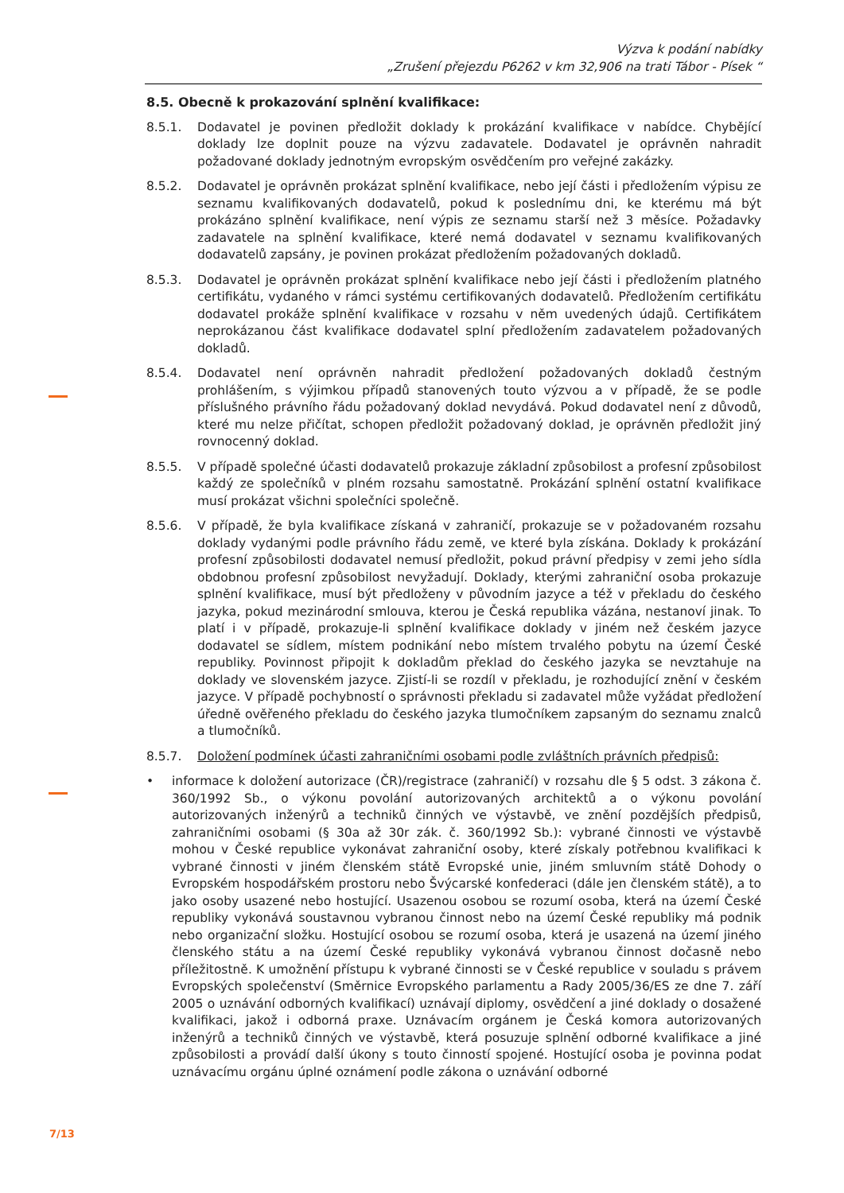Výzva k podání nabídky
„Zrušení přejezdu P6262 v km 32,906 na trati Tábor - Písek “
8.5. Obecně k prokazování splnění kvalifikace:
8.5.1. Dodavatel je povinen předložit doklady k prokázání kvalifikace v nabídce. Chybějící doklady lze doplnit pouze na výzvu zadavatele. Dodavatel je oprávněn nahradit požadované doklady jednotným evropským osvědčením pro veřejné zakázky.
8.5.2. Dodavatel je oprávněn prokázat splnění kvalifikace, nebo její části i předložením výpisu ze seznamu kvalifikovaných dodavatelů, pokud k poslednímu dni, ke kterému má být prokázáno splnění kvalifikace, není výpis ze seznamu starší než 3 měsíce. Požadavky zadavatele na splnění kvalifikace, které nemá dodavatel v seznamu kvalifikovaných dodavatelů zapsány, je povinen prokázat předložením požadovaných dokladů.
8.5.3. Dodavatel je oprávněn prokázat splnění kvalifikace nebo její části i předložením platného certifikátu, vydaného v rámci systému certifikovaných dodavatelů. Předložením certifikátu dodavatel prokáže splnění kvalifikace v rozsahu v něm uvedených údajů. Certifikátem neprokázanou část kvalifikace dodavatel splní předložením zadavatelem požadovaných dokladů.
8.5.4. Dodavatel není oprávněn nahradit předložení požadovaných dokladů čestným prohlášením, s výjimkou případů stanovených touto výzvou a v případě, že se podle příslušného právního řádu požadovaný doklad nevydává. Pokud dodavatel není z důvodů, které mu nelze přičítat, schopen předložit požadovaný doklad, je oprávněn předložit jiný rovnocenný doklad.
8.5.5. V případě společné účasti dodavatelů prokazuje základní způsobilost a profesní způsobilost každý ze společníků v plném rozsahu samostatně. Prokázání splnění ostatní kvalifikace musí prokázat všichni společníci společně.
8.5.6. V případě, že byla kvalifikace získaná v zahraničí, prokazuje se v požadovaném rozsahu doklady vydanými podle právního řádu země, ve které byla získána. Doklady k prokázání profesní způsobilosti dodavatel nemusí předložit, pokud právní předpisy v zemi jeho sídla obdobnou profesní způsobilost nevyžadují. Doklady, kterými zahraniční osoba prokazuje splnění kvalifikace, musí být předloženy v původním jazyce a též v překladu do českého jazyka, pokud mezinárodní smlouva, kterou je Česká republika vázána, nestanoví jinak. To platí i v případě, prokazuje-li splnění kvalifikace doklady v jiném než českém jazyce dodavatel se sídlem, místem podnikání nebo místem trvalého pobytu na území České republiky. Povinnost připojit k dokladům překlad do českého jazyka se nevztahuje na doklady ve slovenském jazyce. Zjistí-li se rozdíl v překladu, je rozhodující znění v českém jazyce. V případě pochybností o správnosti překladu si zadavatel může vyžádat předložení úředně ověřeného překladu do českého jazyka tlumočníkem zapsaným do seznamu znalců a tlumočníků.
8.5.7. Doložení podmínek účasti zahraničními osobami podle zvláštních právních předpisů:
• informace k doložení autorizace (ČR)/registrace (zahraničí) v rozsahu dle § 5 odst. 3 zákona č. 360/1992 Sb., o výkonu povolání autorizovaných architektů a o výkonu povolání autorizovaných inženýrů a techniků činných ve výstavbě, ve znění pozdějších předpisů, zahraničními osobami (§ 30a až 30r zák. č. 360/1992 Sb.): vybrané činnosti ve výstavbě mohou v České republice vykonávat zahraniční osoby, které získaly potřebnou kvalifikaci k vybrané činnosti v jiném členském státě Evropské unie, jiném smluvním státě Dohody o Evropském hospodářském prostoru nebo Švýcarské konfederaci (dále jen členském státě), a to jako osoby usazené nebo hostující. Usazenou osobou se rozumí osoba, která na území České republiky vykonává soustavnou vybranou činnost nebo na území České republiky má podnik nebo organizační složku. Hostující osobou se rozumí osoba, která je usazená na území jiného členského státu a na území České republiky vykonává vybranou činnost dočasně nebo příležitostně. K umožnění přístupu k vybrané činnosti se v České republice v souladu s právem Evropských společenství (Směrnice Evropského parlamentu a Rady 2005/36/ES ze dne 7. září 2005 o uznávání odborných kvalifikací) uznávají diplomy, osvědčení a jiné doklady o dosažené kvalifikaci, jakož i odborná praxe. Uznávacím orgánem je Česká komora autorizovaných inženýrů a techniků činných ve výstavbě, která posuzuje splnění odborné kvalifikace a jiné způsobilosti a provádí další úkony s touto činností spojené. Hostující osoba je povinna podat uznávacímu orgánu úplné oznámení podle zákona o uznávání odborné
7/13